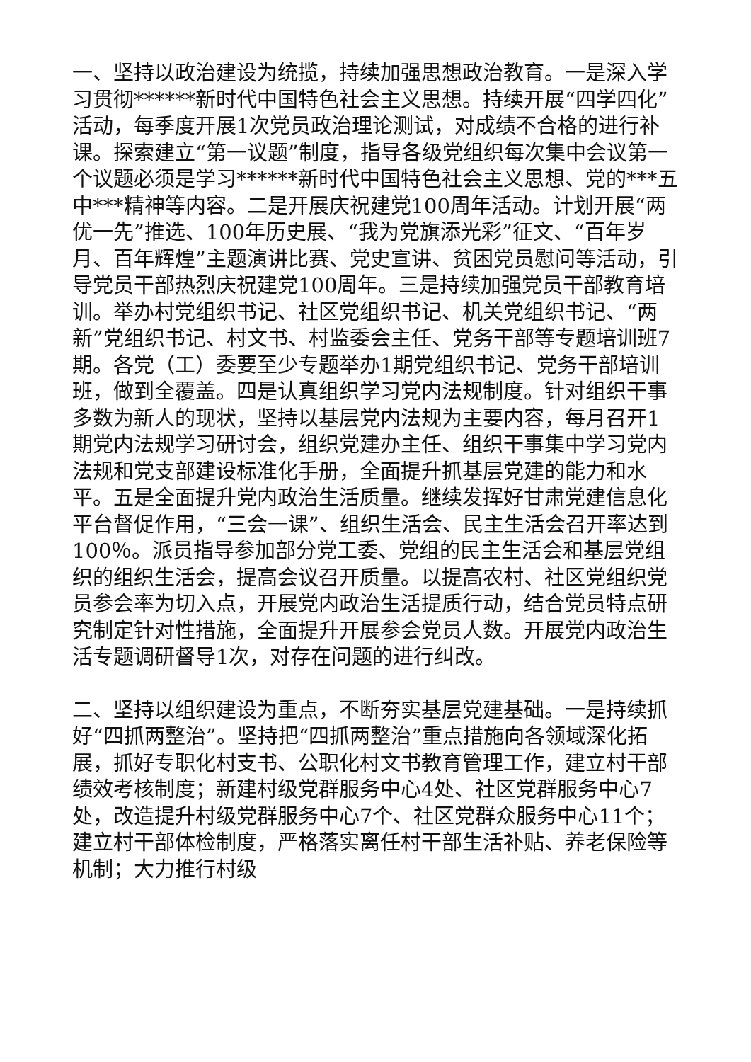一、坚持以政治建设为统揽，持续加强思想政治教育。一是深入学习贯彻******新时代中国特色社会主义思想。持续开展“四学四化”活动，每季度开展1次党员政治理论测试，对成绩不合格的进行补课。探索建立“第一议题”制度，指导各级党组织每次集中会议第一个议题必须是学习******新时代中国特色社会主义思想、党的***五中***精神等内容。二是开展庆祝建党100周年活动。计划开展“两优一先”推选、100年历史展、“我为党旗添光彩”征文、“百年岁月、百年辉煌”主题演讲比赛、党史宣讲、贫困党员慰问等活动，引导党员干部热烈庆祝建党100周年。三是持续加强党员干部教育培训。举办村党组织书记、社区党组织书记、机关党组织书记、“两新”党组织书记、村文书、村监委会主任、党务干部等专题培训班7期。各党（工）委要至少专题举办1期党组织书记、党务干部培训班，做到全覆盖。四是认真组织学习党内法规制度。针对组织干事多数为新人的现状，坚持以基层党内法规为主要内容，每月召开1期党内法规学习研讨会，组织党建办主任、组织干事集中学习党内法规和党支部建设标准化手册，全面提升抓基层党建的能力和水平。五是全面提升党内政治生活质量。继续发挥好甘肃党建信息化平台督促作用，“三会一课”、组织生活会、民主生活会召开率达到100％。派员指导参加部分党工委、党组的民主生活会和基层党组织的组织生活会，提高会议召开质量。以提高农村、社区党组织党员参会率为切入点，开展党内政治生活提质行动，结合党员特点研究制定针对性措施，全面提升开展参会党员人数。开展党内政治生活专题调研督导1次，对存在问题的进行纠改。
二、坚持以组织建设为重点，不断夯实基层党建基础。一是持续抓好“四抓两整治”。坚持把“四抓两整治”重点措施向各领域深化拓展，抓好专职化村支书、公职化村文书教育管理工作，建立村干部绩效考核制度；新建村级党群服务中心4处、社区党群服务中心7处，改造提升村级党群服务中心7个、社区党群众服务中心11个；建立村干部体检制度，严格落实离任村干部生活补贴、养老保险等机制；大力推行村级